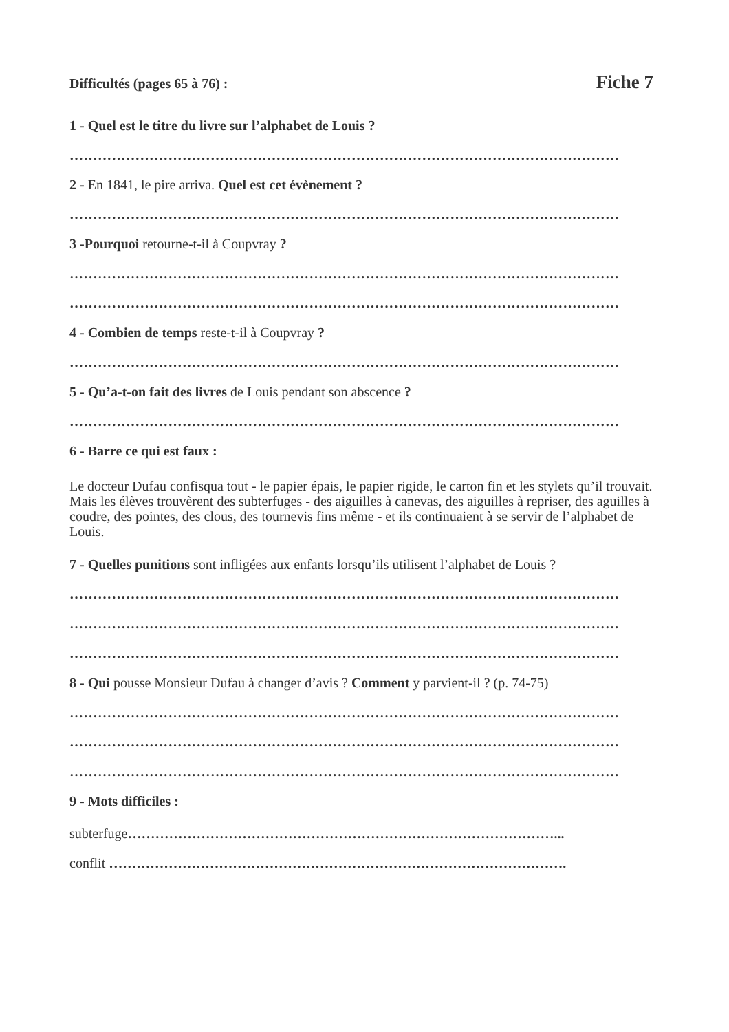Difficultés (pages 65 à 76) : Fiche 7
1 - Quel est le titre du livre sur l’alphabet de Louis ?
………………………………………………………………………………………………………
2 - En 1841, le pire arriva. Quel est cet évènement ?
………………………………………………………………………………………………………
3 -Pourquoi retourne-t-il à Coupvray ?
………………………………………………………………………………………………………
………………………………………………………………………………………………………
4 - Combien de temps reste-t-il à Coupvray ?
………………………………………………………………………………………………………
5 - Qu’a-t-on fait des livres de Louis pendant son abscence ?
………………………………………………………………………………………………………
6 - Barre ce qui est faux :
Le docteur Dufau confisqua tout - le papier épais, le papier rigide, le carton fin et les stylets qu’il trouvait. Mais les élèves trouvèrent des subterfuges - des aiguilles à canevas, des aiguilles à repriser, des aguilles à coudre, des pointes, des clous, des tournevis fins même - et ils continuaient à se servir de l’alphabet de Louis.
7 - Quelles punitions sont infligées aux enfants lorsqu’ils utilisent l’alphabet de Louis ?
………………………………………………………………………………………………………
………………………………………………………………………………………………………
………………………………………………………………………………………………………
8 - Qui pousse Monsieur Dufau à changer d’avis ? Comment y parvient-il ? (p. 74-75)
………………………………………………………………………………………………………
………………………………………………………………………………………………………
………………………………………………………………………………………………………
9 - Mots difficiles :
subterfuge…………………………………………………………………………………...
conflit ……………………………………………………………………………………….